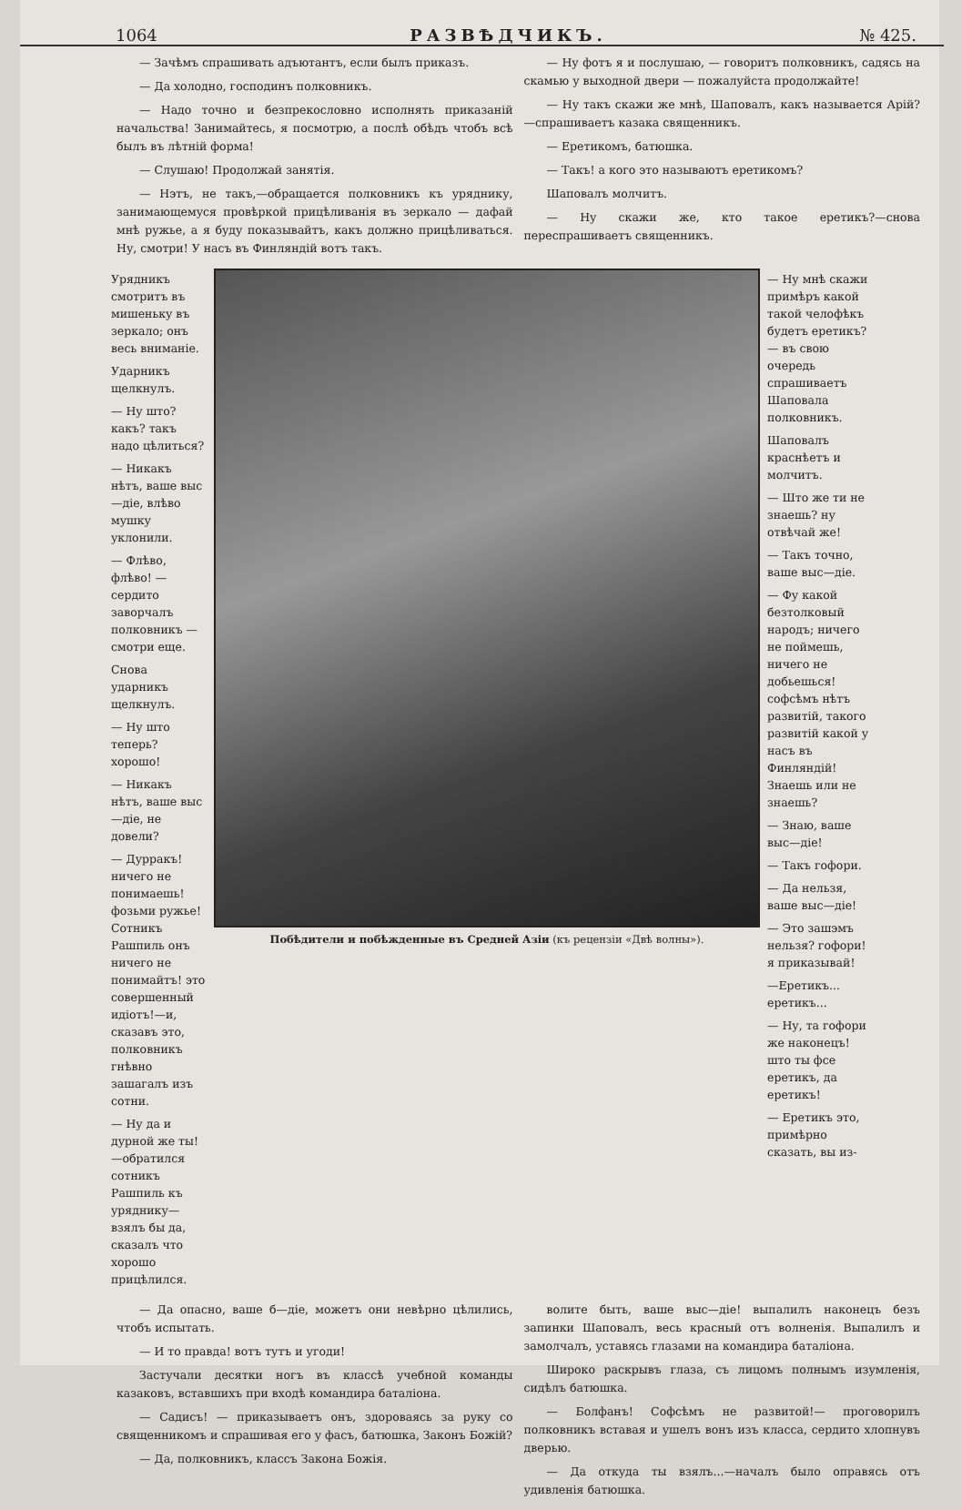1064 РАЗВѢДЧИКЪ. № 425.
— Зачѣмъ спрашивать адъютантъ, если былъ приказъ.
— Да холодно, господинъ полковникъ.
— Надо точно и безпрекословно исполнять приказаній начальства! Занимайтесь, я посмотрю, а послѣ обѣдъ чтобъ всѣ былъ въ лѣтній форма!
— Слушаю! Продолжай занятія.
— Нэтъ, не такъ,—обращается полковникъ къ уряднику, занимающемуся провѣркой прицѣливанія въ зеркало — дафай мнѣ ружье, а я буду показывайтъ, какъ должно прицѣливаться. Ну, смотри! У насъ въ Финляндій вотъ такъ.
— Ну фотъ я и послушаю, — говоритъ полковникъ, садясь на скамью у выходной двери — пожалуйста продолжайте!
— Ну такъ скажи же мнѣ, Шаповалъ, какъ называется Арій?—спрашиваетъ казака священникъ.
— Еретикомъ, батюшка.
— Такъ! а кого это называютъ еретикомъ?
Шаповалъ молчитъ.
— Ну скажи же, кто такое еретикъ?—снова переспрашиваетъ священникъ.
Урядникъ смотритъ въ мишеньку въ зеркало; онъ весь вниманіе.
Ударникъ щелкнулъ.
— Ну што? какъ? такъ надо цѣлиться?
— Никакъ нѣтъ, ваше выс—діе, влѣво мушку уклонили.
— Флѣво, флѣво! — сердито заворчалъ полковникъ — смотри еще.
Снова ударникъ щелкнулъ.
— Ну што теперь? хорошо!
— Никакъ нѣтъ, ваше выс—діе, не довели?
— Дурракъ! ничего не понимаешь! фозьми ружье! Сотникъ Рашпиль онъ ничего не понимайтъ! это совершенный идіотъ!—и, сказавъ это, полковникъ гнѣвно зашагалъ изъ сотни.
— Ну да и дурной же ты!—обратился сотникъ Рашпиль къ уряднику—взялъ бы да, сказалъ что хорошо прицѣлился.
Побѣдители и побѣжденные въ Средней Азіи (къ рецензіи «Двѣ волны»).
— Ну мнѣ скажи примѣръ какой такой челофѣкъ будетъ еретикъ? — въ свою очередь спрашиваетъ Шаповала полковникъ.
Шаповалъ краснѣетъ и молчитъ.
— Што же ти не знаешь? ну отвѣчай же!
— Такъ точно, ваше выс—діе.
— Фу какой безтолковый народъ; ничего не поймешь, ничего не добьешься! софсѣмъ нѣтъ развитій, такого развитій какой у насъ въ Финляндій! Знаешь или не знаешь?
— Знаю, ваше выс—діе!
— Такъ гофори.
— Да нельзя, ваше выс—діе!
— Это зашэмъ нельзя? гофори! я приказывай!
—Еретикъ... еретикъ...
— Ну, та гофори же наконецъ! што ты фсе еретикъ, да еретикъ!
— Еретикъ это, примѣрно сказать, вы из-
— Да опасно, ваше б—діе, можетъ они невѣрно цѣлились, чтобъ испытать.
— И то правда! вотъ тутъ и угоди!
Застучали десятки ногъ въ классѣ учебной команды казаковъ, вставшихъ при входѣ командира баталіона.
— Садисъ! — приказываетъ онъ, здороваясь за руку со священникомъ и спрашивая его у фасъ, батюшка, Законъ Божій?
— Да, полковникъ, классъ Закона Божія.
волите быть, ваше выс—діе! выпалилъ наконецъ безъ запинки Шаповалъ, весь красный отъ волненія. Выпалилъ и замолчалъ, уставясь глазами на командира баталіона.
Широко раскрывъ глаза, съ лицомъ полнымъ изумленія, сидѣлъ батюшка.
— Болфанъ! Софсѣмъ не развитой!— проговорилъ полковникъ вставая и ушелъ вонъ изъ класса, сердито хлопнувъ дверью.
— Да откуда ты взялъ...—началъ было оправясь отъ удивленія батюшка.